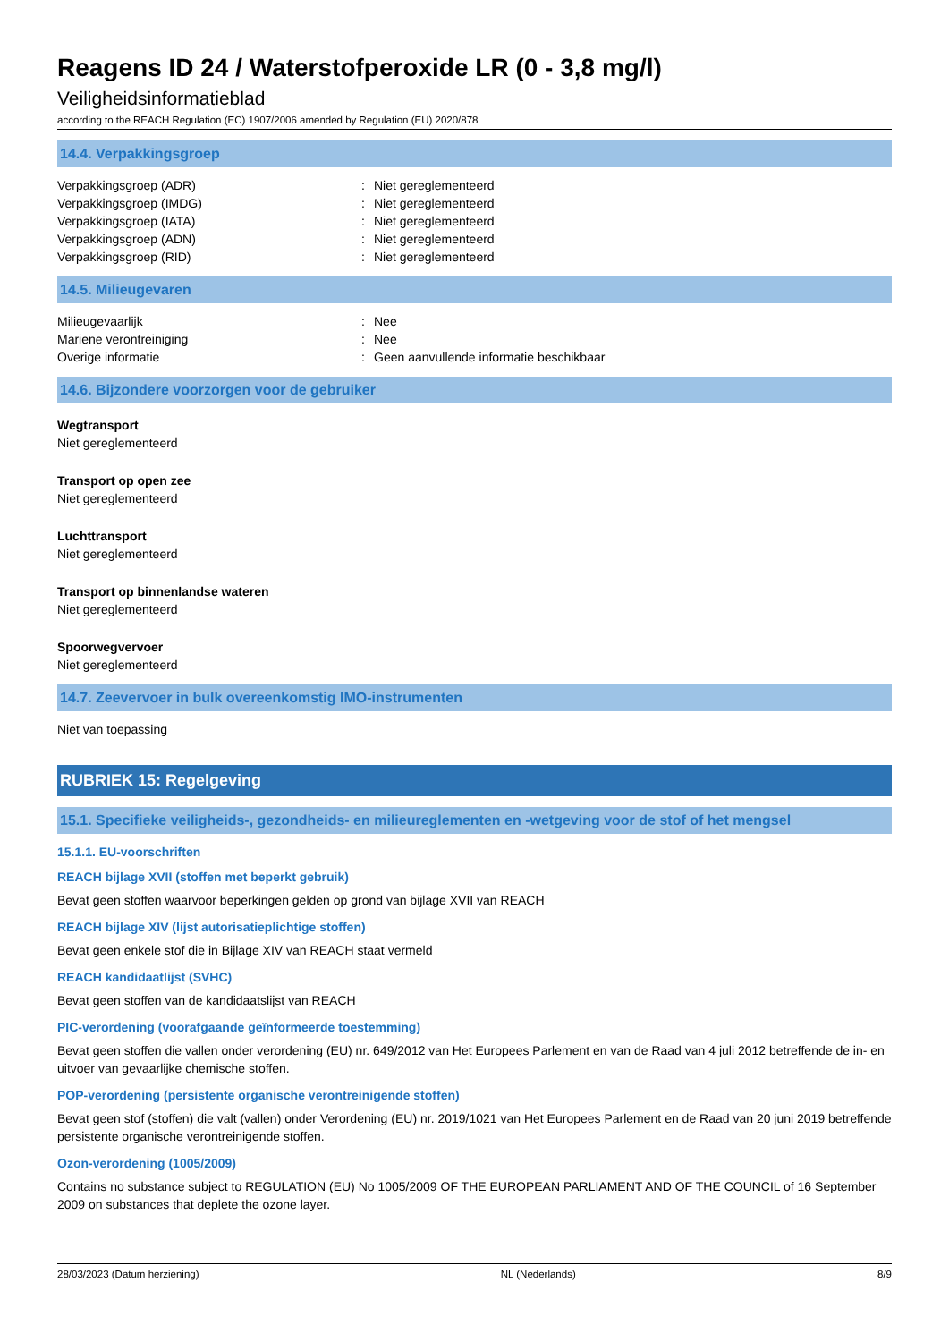Reagens ID 24 / Waterstofperoxide LR (0 - 3,8 mg/l)
Veiligheidsinformatieblad
according to the REACH Regulation (EC) 1907/2006 amended by Regulation (EU) 2020/878
14.4. Verpakkingsgroep
Verpakkingsgroep (ADR): Niet gereglementeerd
Verpakkingsgroep (IMDG): Niet gereglementeerd
Verpakkingsgroep (IATA): Niet gereglementeerd
Verpakkingsgroep (ADN): Niet gereglementeerd
Verpakkingsgroep (RID): Niet gereglementeerd
14.5. Milieugevaren
Milieugevaarlijk: Nee
Mariene verontreiniging: Nee
Overige informatie: Geen aanvullende informatie beschikbaar
14.6. Bijzondere voorzorgen voor de gebruiker
Wegtransport
Niet gereglementeerd
Transport op open zee
Niet gereglementeerd
Luchttransport
Niet gereglementeerd
Transport op binnenlandse wateren
Niet gereglementeerd
Spoorwegvervoer
Niet gereglementeerd
14.7. Zeevervoer in bulk overeenkomstig IMO-instrumenten
Niet van toepassing
RUBRIEK 15: Regelgeving
15.1. Specifieke veiligheids-, gezondheids- en milieureglementen en -wetgeving voor de stof of het mengsel
15.1.1. EU-voorschriften
REACH bijlage XVII (stoffen met beperkt gebruik)
Bevat geen stoffen waarvoor beperkingen gelden op grond van bijlage XVII van REACH
REACH bijlage XIV (lijst autorisatieplichtige stoffen)
Bevat geen enkele stof die in Bijlage XIV van REACH staat vermeld
REACH kandidaatlijst (SVHC)
Bevat geen stoffen van de kandidaatslijst van REACH
PIC-verordening (voorafgaande geïnformeerde toestemming)
Bevat geen stoffen die vallen onder verordening (EU) nr. 649/2012 van Het Europees Parlement en van de Raad van 4 juli 2012 betreffende de in- en uitvoer van gevaarlijke chemische stoffen.
POP-verordening (persistente organische verontreinigende stoffen)
Bevat geen stof (stoffen) die valt (vallen) onder Verordening (EU) nr. 2019/1021 van Het Europees Parlement en de Raad van 20 juni 2019 betreffende persistente organische verontreinigende stoffen.
Ozon-verordening (1005/2009)
Contains no substance subject to REGULATION (EU) No 1005/2009 OF THE EUROPEAN PARLIAMENT AND OF THE COUNCIL of 16 September 2009 on substances that deplete the ozone layer.
28/03/2023 (Datum herziening) NL (Nederlands) 8/9